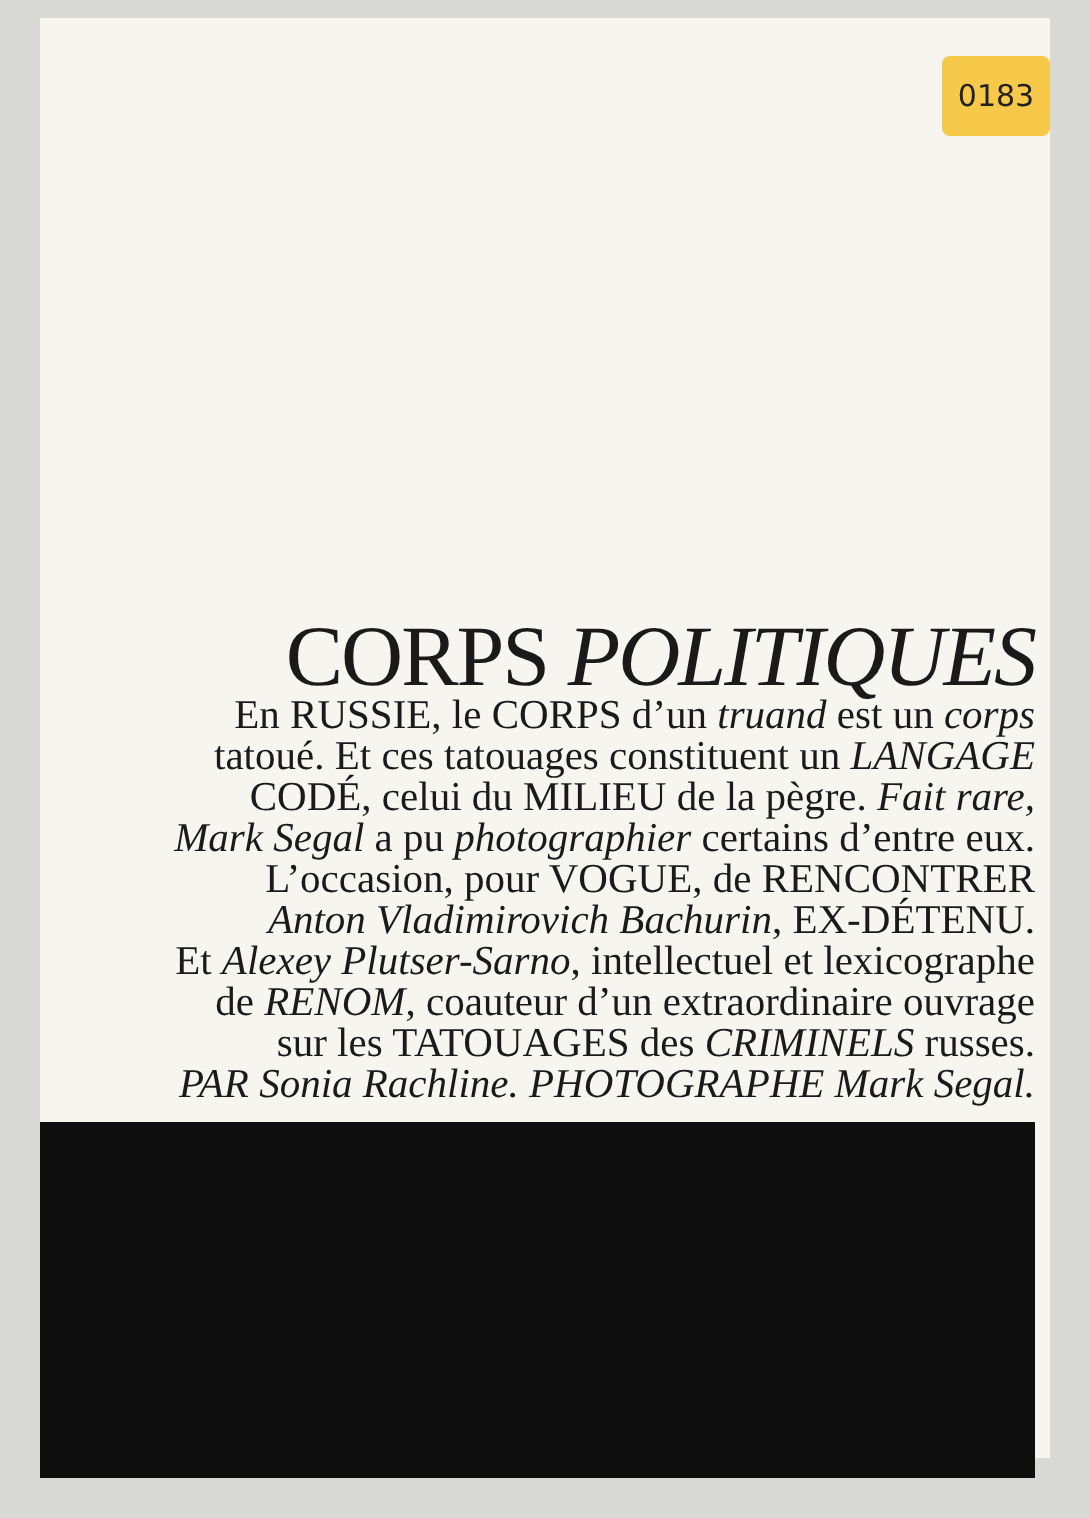0183
CORPS POLITIQUES
En RUSSIE, le CORPS d’un truand est un corps
tatoué. Et ces tatouages constituent un LANGAGE
CODÉ, celui du MILIEU de la pègre. Fait rare,
Mark Segal a pu photographier certains d’entre eux.
L’occasion, pour VOGUE, de RENCONTRER
Anton Vladimirovich Bachurin, EX-DÉTENU.
Et Alexey Plutser-Sarno, intellectuel et lexicographe
de RENOM, coauteur d’un extraordinaire ouvrage
sur les TATOUAGES des CRIMINELS russes.
PAR Sonia Rachline. PHOTOGRAPHE Mark Segal.